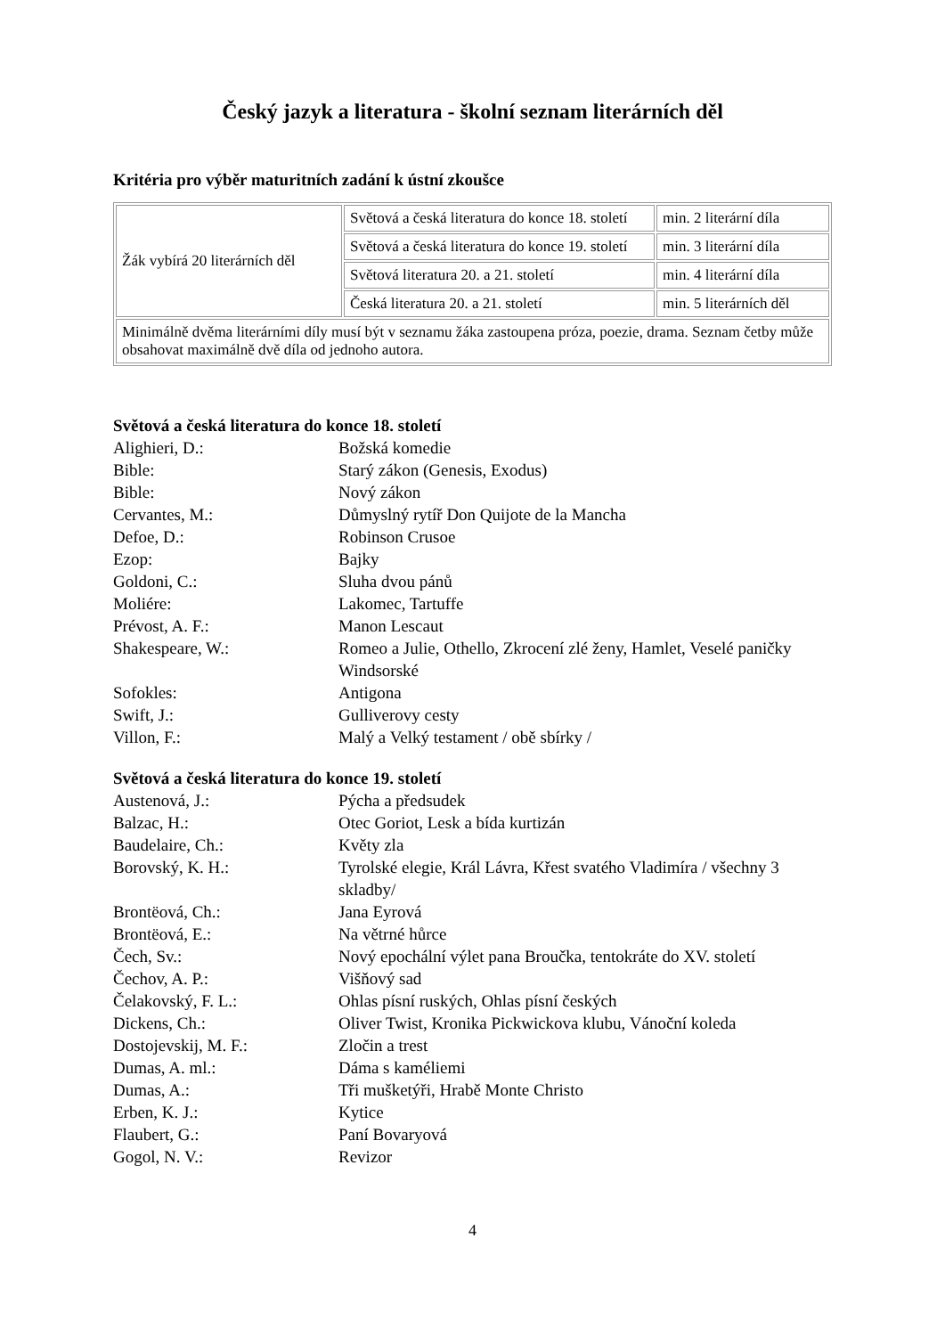Český jazyk a literatura - školní seznam literárních děl
Kritéria pro výběr maturitních zadání k ústní zkoušce
| Žák vybírá 20 literárních děl | Světová a česká literatura do konce 18. století | min. 2 literární díla |
| | Světová a česká literatura do konce 19. století | min. 3 literární díla |
| | Světová literatura 20. a 21. století | min. 4 literární díla |
| | Česká literatura 20. a 21. století | min. 5 literárních děl |
| Minimálně dvěma literárními díly musí být v seznamu žáka zastoupena próza, poezie, drama. Seznam četby může obsahovat maximálně dvě díla od jednoho autora. | | |
Světová a česká literatura do konce 18. století
| Alighieri, D.: | Božská komedie |
| Bible: | Starý zákon (Genesis, Exodus) |
| Bible: | Nový zákon |
| Cervantes, M.: | Důmyslný rytíř Don Quijote de la Mancha |
| Defoe, D.: | Robinson Crusoe |
| Ezop: | Bajky |
| Goldoni, C.: | Sluha dvou pánů |
| Moliére: | Lakomec, Tartuffe |
| Prévost, A. F.: | Manon Lescaut |
| Shakespeare, W.: | Romeo a Julie, Othello, Zkrocení zlé ženy, Hamlet, Veselé paničky Windsorské |
| Sofokles: | Antigona |
| Swift, J.: | Gulliverovy cesty |
| Villon, F.: | Malý a Velký testament / obě sbírky / |
Světová a česká literatura do konce 19. století
| Austenová, J.: | Pýcha a předsudek |
| Balzac, H.: | Otec Goriot, Lesk a bída kurtizán |
| Baudelaire, Ch.: | Květy zla |
| Borovský, K. H.: | Tyrolské elegie, Král Lávra, Křest svatého Vladimíra / všechny 3 skladby/ |
| Brontëová, Ch.: | Jana Eyrová |
| Brontëová, E.: | Na větrné hůrce |
| Čech, Sv.: | Nový epochální výlet pana Broučka, tentokráte do XV. století |
| Čechov, A. P.: | Višňový sad |
| Čelakovský, F. L.: | Ohlas písní ruských, Ohlas písní českých |
| Dickens, Ch.: | Oliver Twist, Kronika Pickwickova klubu, Vánoční koleda |
| Dostojevskij, M. F.: | Zločin a trest |
| Dumas, A. ml.: | Dáma s kaméliemi |
| Dumas, A.: | Tři mušketýři, Hrabě Monte Christo |
| Erben, K. J.: | Kytice |
| Flaubert, G.: | Paní Bovaryová |
| Gogol, N. V.: | Revizor |
4